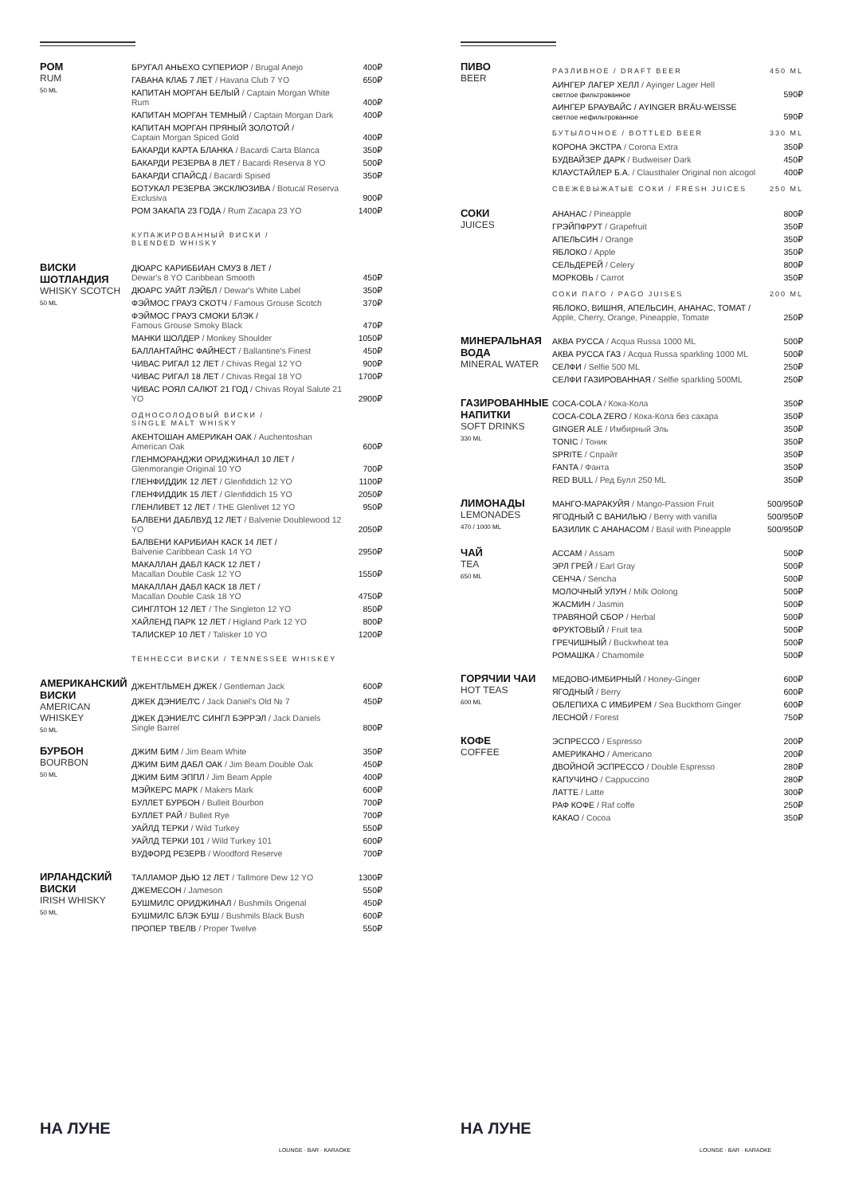РОМ
RUM
50 ML
| БРУГАЛ АНЬЕХО СУПЕРИОР / Brugal Anejo | 400₽ |
| ГАВАНА КЛАБ 7 ЛЕТ / Havana Club 7 YO | 650₽ |
| КАПИТАН МОРГАН БЕЛЫЙ / Captain Morgan White Rum | 400₽ |
| КАПИТАН МОРГАН ТЕМНЫЙ / Captain Morgan Dark | 400₽ |
| КАПИТАН МОРГАН ПРЯНЫЙ ЗОЛОТОЙ / Captain Morgan Spiced Gold | 400₽ |
| БАКАРДИ КАРТА БЛАНКА / Bacardi Carta Blanca | 350₽ |
| БАКАРДИ РЕЗЕРВА 8 ЛЕТ / Bacardi Reserva 8 YO | 500₽ |
| БАКАРДИ СПАЙСД / Bacardi Spised | 350₽ |
| БОТУКАЛ РЕЗЕРВА ЭКСКЛЮЗИВА / Botucal Reserva Exclusiva | 900₽ |
| РОМ ЗАКАПА 23 ГОДА / Rum Zacapa 23 YO | 1400₽ |
| КУПАЖИРОВАННЫЙ ВИСКИ / BLENDED WHISKY | |
ВИСКИ ШОТЛАНДИЯ
WHISKY SCOTCH
50 ML
| ДЮАРС КАРИББИАН СМУЗ 8 ЛЕТ / Dewar's 8 YO Caribbean Smooth | 450₽ |
| ДЮАРС УАЙТ ЛЭЙБЛ / Dewar's White Label | 350₽ |
| ФЭЙМОС ГРАУЗ СКОТЧ / Famous Grouse Scotch | 370₽ |
| ФЭЙМОС ГРАУЗ СМОКИ БЛЭК / Famous Grouse Smoky Black | 470₽ |
| МАНКИ ШОЛДЕР / Monkey Shoulder | 1050₽ |
| БАЛЛАНТАЙНС ФАЙНЕСТ / Ballantine's Finest | 450₽ |
| ЧИВАС РИГАЛ 12 ЛЕТ / Chivas Regal 12 YO | 900₽ |
| ЧИВАС РИГАЛ 18 ЛЕТ / Chivas Regal 18 YO | 1700₽ |
| ЧИВАС РОЯЛ САЛЮТ 21 ГОД / Chivas Royal Salute 21 YO | 2900₽ |
| ОДНОСОЛОДОВЫЙ ВИСКИ / SINGLE MALT WHISKY | |
| АКЕНТОШАН АМЕРИКАН ОАК / Auchentoshan American Oak | 600₽ |
| ГЛЕНМОРАНДЖИ ОРИДЖИНАЛ 10 ЛЕТ / Glenmorangie Original 10 YO | 700₽ |
| ГЛЕНФИДДИК 12 ЛЕТ / Glenfiddich 12 YO | 1100₽ |
| ГЛЕНФИДДИК 15 ЛЕТ / Glenfiddich 15 YO | 2050₽ |
| ГЛЕНЛИВЕТ 12 ЛЕТ / THE Glenlivet 12 YO | 950₽ |
| БАЛВЕНИ ДАБЛВУД 12 ЛЕТ / Balvenie Doublewood 12 YO | 2050₽ |
| БАЛВЕНИ КАРИБИАН КАСК 14 ЛЕТ / Balvenie Caribbean Cask 14 YO | 2950₽ |
| МАКАЛЛАН ДАБЛ КАСК 12 ЛЕТ / Macallan Double Cask 12 YO | 1550₽ |
| МАКАЛЛАН ДАБЛ КАСК 18 ЛЕТ / Macallan Double Cask 18 YO | 4750₽ |
| СИНГЛТОН 12 ЛЕТ / The Singleton 12 YO | 850₽ |
| ХАЙЛЕНД ПАРК 12 ЛЕТ / Higland Park 12 YO | 800₽ |
| ТАЛИСКЕР 10 ЛЕТ / Talisker 10 YO | 1200₽ |
| ТЕННЕССИ ВИСКИ / TENNESSEE WHISKEY | |
АМЕРИКАНСКИЙ ВИСКИ
AMERICAN WHISKEY
50 ML
| ДЖЕНТЛЬМЕН ДЖЕК / Gentleman Jack | 600₽ |
| ДЖЕК ДЭНИЕЛ'С / Jack Daniel's Old № 7 | 450₽ |
| ДЖЕК ДЭНИЕЛ'С СИНГЛ БЭРРЭЛ / Jack Daniels Single Barrel | 800₽ |
БУРБОН
BOURBON
50 ML
| ДЖИМ БИМ / Jim Beam White | 350₽ |
| ДЖИМ БИМ ДАБЛ ОАК / Jim Beam Double Oak | 450₽ |
| ДЖИМ БИМ ЭППЛ / Jim Beam Apple | 400₽ |
| МЭЙКЕРС МАРК / Makers Mark | 600₽ |
| БУЛЛЕТ БУРБОН / Bulleit Bourbon | 700₽ |
| БУЛЛЕТ РАЙ / Bulleit Rye | 700₽ |
| УАЙЛД ТЕРКИ / Wild Turkey | 550₽ |
| УАЙЛД ТЕРКИ 101 / Wild Turkey 101 | 600₽ |
| ВУДФОРД РЕЗЕРВ / Woodford Reserve | 700₽ |
ИРЛАНДСКИЙ ВИСКИ
IRISH WHISKY
50 ML
| ТАЛЛАМОР ДЬЮ 12 ЛЕТ / Tallmore Dew 12 YO | 1300₽ |
| ДЖЕМЕСОН / Jameson | 550₽ |
| БУШМИЛС ОРИДЖИНАЛ / Bushmils Origenal | 450₽ |
| БУШМИЛС БЛЭК БУШ / Bushmils Black Bush | 600₽ |
| ПРОПЕР ТВЕЛВ / Proper Twelve | 550₽ |
НА ЛУНЕ
LOUNGE · BAR · KARAOKE
ПИВО
BEER
| РАЗЛИВНОЕ / DRAFT BEER | 450 ML |
| АИНГЕР ЛАГЕР ХЕЛЛ / Ayinger Lager Hell светлое фильтрованное | 590₽ |
| АИНГЕР БРАУВАЙС / AYINGER BRÄU-WEISSE светлое нефильтрованное | 590₽ |
| БУТЫЛОЧНОЕ / BOTTLED BEER | 330 ML |
| КОРОНА ЭКСТРА / Corona Extra | 350₽ |
| БУДВАЙЗЕР ДАРК / Budweiser Dark | 450₽ |
| КЛАУСТАЙЛЕР Б.А. / Clausthaler Original non alcogol | 400₽ |
| СВЕЖЕВЫЖАТЫЕ СОКИ / FRESH JUICES | 250 ML |
СОКИ
JUICES
| АНАНАС / Pineapple | 800₽ |
| ГРЭЙПФРУТ / Grapefruit | 350₽ |
| АПЕЛЬСИН / Orange | 350₽ |
| ЯБЛОКО / Apple | 350₽ |
| СЕЛЬДЕРЕЙ / Celery | 800₽ |
| МОРКОВЬ / Carrot | 350₽ |
| СОКИ ПАГО / PAGO JUISES | 200 ML |
| ЯБЛОКО, ВИШНЯ, АПЕЛЬСИН, АНАНАС, ТОМАТ / Apple, Cherry, Orange, Pineapple, Tomate | 250₽ |
МИНЕРАЛЬНАЯ ВОДА
MINERAL WATER
| АКВА РУССА / Acqua Russa 1000 ML | 500₽ |
| АКВА РУССА ГАЗ / Acqua Russa sparkling 1000 ML | 500₽ |
| СЕЛФИ / Selfie 500 ML | 250₽ |
| СЕЛФИ ГАЗИРОВАННАЯ / Selfie sparkling 500ML | 250₽ |
ГАЗИРОВАННЫЕ НАПИТКИ
SOFT DRINKS
330 ML
| COCA-COLA / Кока-Кола | 350₽ |
| COCA-COLA ZERO / Кока-Кола без сахара | 350₽ |
| GINGER ALE / Имбирный Эль | 350₽ |
| TONIC / Тоник | 350₽ |
| SPRITE / Спрайт | 350₽ |
| FANTA / Фанта | 350₽ |
| RED BULL / Ред Булл 250 ML | 350₽ |
ЛИМОНАДЫ
LEMONADES
470 / 1000 ML
| МАНГО-МАРАКУЙЯ / Mango-Passion Fruit | 500/950₽ |
| ЯГОДНЫЙ С ВАНИЛЬЮ / Berry with vanilla | 500/950₽ |
| БАЗИЛИК С АНАНАСОМ / Basil with Pineapple | 500/950₽ |
ЧАЙ
TEA
650 ML
| АССАМ / Assam | 500₽ |
| ЭРЛ ГРЕЙ / Earl Gray | 500₽ |
| СЕНЧА / Sencha | 500₽ |
| МОЛОЧНЫЙ УЛУН / Milk Oolong | 500₽ |
| ЖАСМИН / Jasmin | 500₽ |
| ТРАВЯНОЙ СБОР / Herbal | 500₽ |
| ФРУКТОВЫЙ / Fruit tea | 500₽ |
| ГРЕЧИШНЫЙ / Buckwheat tea | 500₽ |
| РОМАШКА / Chamomile | 500₽ |
ГОРЯЧИИ ЧАИ
HOT TEAS
600 ML
| МЕДОВО-ИМБИРНЫЙ / Honey-Ginger | 600₽ |
| ЯГОДНЫЙ / Berry | 600₽ |
| ОБЛЕПИХА С ИМБИРЕМ / Sea Buckthorn Ginger | 600₽ |
| ЛЕСНОЙ / Forest | 750₽ |
КОФЕ
COFFEE
| ЭСПРЕССО / Espresso | 200₽ |
| АМЕРИКАНО / Americano | 200₽ |
| ДВОЙНОЙ ЭСПРЕССО / Double Espresso | 280₽ |
| КАПУЧИНО / Cappuccino | 280₽ |
| ЛАТТЕ / Latte | 300₽ |
| РАФ КОФЕ / Raf coffe | 250₽ |
| КАКАО / Cocoa | 350₽ |
НА ЛУНЕ
LOUNGE · BAR · KARAOKE